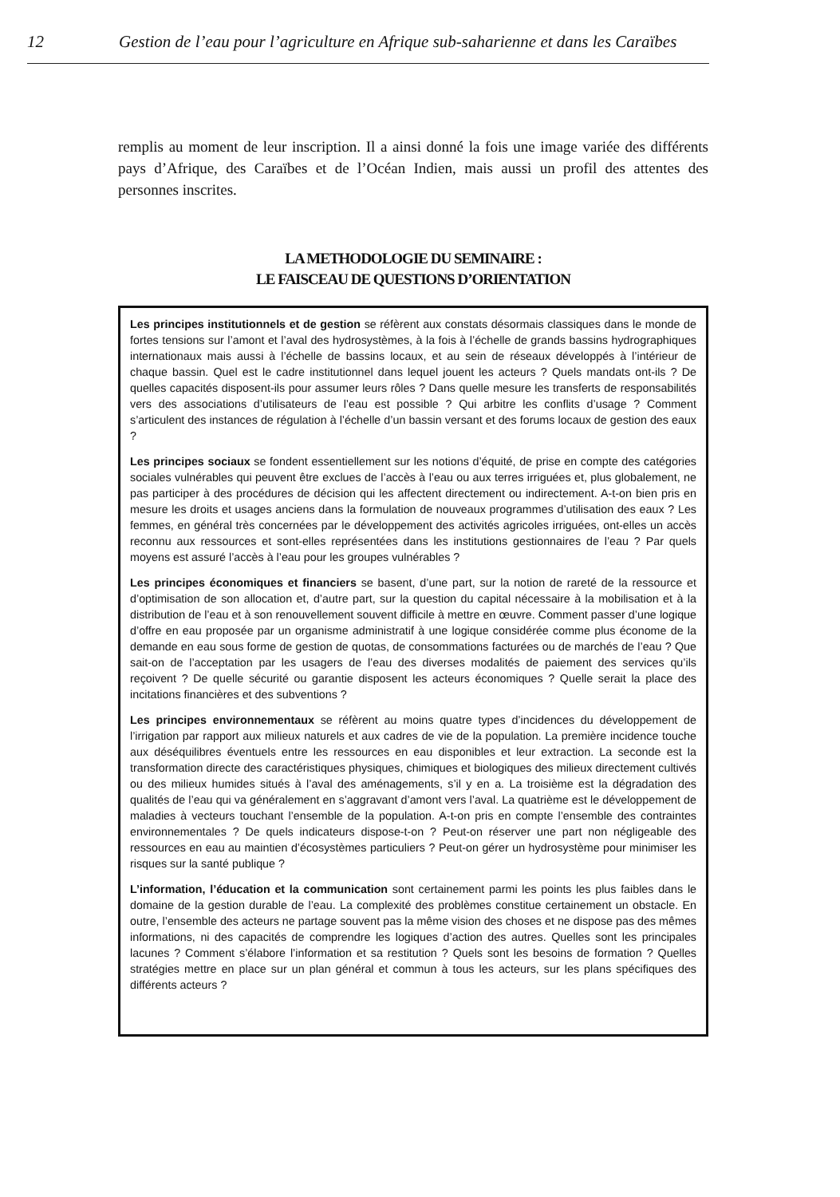12 Gestion de l’eau pour l’agriculture en Afrique sub-saharienne et dans les Caraïbes
remplis au moment de leur inscription. Il a ainsi donné la fois une image variée des différents pays d’Afrique, des Caraïbes et de l’Océan Indien, mais aussi un profil des attentes des personnes inscrites.
LA METHODOLOGIE DU SEMINAIRE :
LE FAISCEAU DE QUESTIONS D’ORIENTATION
Les principes institutionnels et de gestion se réfèrent aux constats désormais classiques dans le monde de fortes tensions sur l’amont et l’aval des hydrosystèmes, à la fois à l’échelle de grands bassins hydrographiques internationaux mais aussi à l’échelle de bassins locaux, et au sein de réseaux développés à l’intérieur de chaque bassin. Quel est le cadre institutionnel dans lequel jouent les acteurs ? Quels mandats ont-ils ? De quelles capacités disposent-ils pour assumer leurs rôles ? Dans quelle mesure les transferts de responsabilités vers des associations d’utilisateurs de l’eau est possible ? Qui arbitre les conflits d’usage ? Comment s’articulent des instances de régulation à l’échelle d’un bassin versant et des forums locaux de gestion des eaux ?
Les principes sociaux se fondent essentiellement sur les notions d’équité, de prise en compte des catégories sociales vulnérables qui peuvent être exclues de l’accès à l’eau ou aux terres irriguées et, plus globalement, ne pas participer à des procédures de décision qui les affectent directement ou indirectement. A-t-on bien pris en mesure les droits et usages anciens dans la formulation de nouveaux programmes d’utilisation des eaux ? Les femmes, en général très concernées par le développement des activités agricoles irriguées, ont-elles un accès reconnu aux ressources et sont-elles représentées dans les institutions gestionnaires de l’eau ? Par quels moyens est assuré l’accès à l’eau pour les groupes vulnérables ?
Les principes économiques et financiers se basent, d’une part, sur la notion de rareté de la ressource et d’optimisation de son allocation et, d’autre part, sur la question du capital nécessaire à la mobilisation et à la distribution de l’eau et à son renouvellement souvent difficile à mettre en œuvre. Comment passer d’une logique d’offre en eau proposée par un organisme administratif à une logique considérée comme plus économe de la demande en eau sous forme de gestion de quotas, de consommations facturées ou de marchés de l’eau ? Que sait-on de l’acceptation par les usagers de l’eau des diverses modalités de paiement des services qu’ils reçoivent ? De quelle sécurité ou garantie disposent les acteurs économiques ? Quelle serait la place des incitations financières et des subventions ?
Les principes environnementaux se réfèrent au moins quatre types d’incidences du développement de l’irrigation par rapport aux milieux naturels et aux cadres de vie de la population. La première incidence touche aux déséquilibres éventuels entre les ressources en eau disponibles et leur extraction. La seconde est la transformation directe des caractéristiques physiques, chimiques et biologiques des milieux directement cultivés ou des milieux humides situés à l’aval des aménagements, s’il y en a. La troisième est la dégradation des qualités de l’eau qui va généralement en s’aggravant d’amont vers l’aval. La quatrième est le développement de maladies à vecteurs touchant l’ensemble de la population. A-t-on pris en compte l’ensemble des contraintes environnementales ? De quels indicateurs dispose-t-on ? Peut-on réserver une part non négligeable des ressources en eau au maintien d’écosystèmes particuliers ? Peut-on gérer un hydrosystème pour minimiser les risques sur la santé publique ?
L’information, l’éducation et la communication sont certainement parmi les points les plus faibles dans le domaine de la gestion durable de l’eau. La complexité des problèmes constitue certainement un obstacle. En outre, l’ensemble des acteurs ne partage souvent pas la même vision des choses et ne dispose pas des mêmes informations, ni des capacités de comprendre les logiques d’action des autres. Quelles sont les principales lacunes ? Comment s’élabore l’information et sa restitution ? Quels sont les besoins de formation ? Quelles stratégies mettre en place sur un plan général et commun à tous les acteurs, sur les plans spécifiques des différents acteurs ?